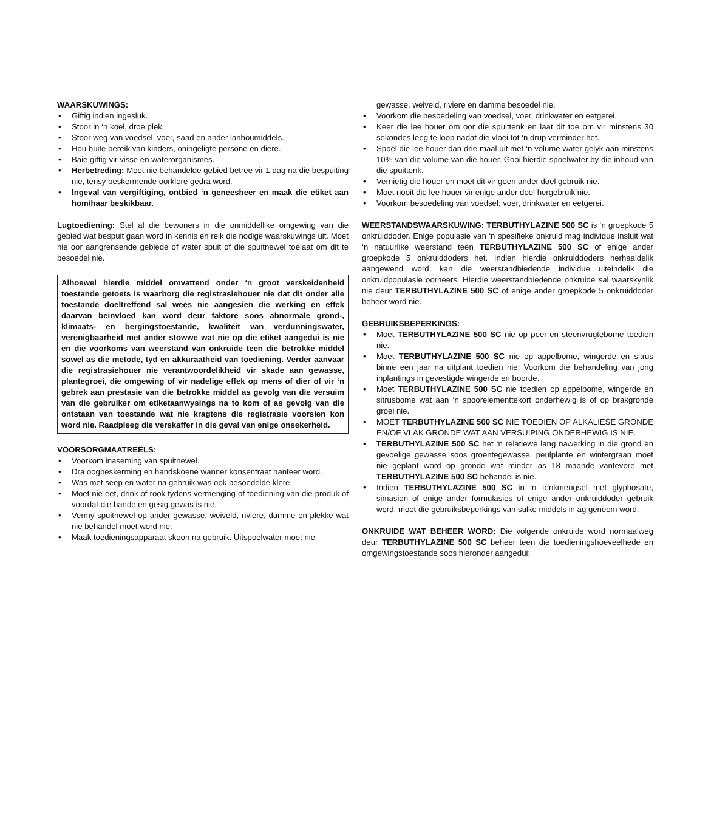WAARSKUWINGS:
• Giftig indien ingesluk.
• Stoor in ‘n koel, droe plek.
• Stoor weg van voedsel, voer, saad en ander lanboumiddels.
• Hou buite bereik van kinders, oningeligte persone en diere.
• Baie giftig vir visse en waterorganismes.
• Herbetreding: Moet nie behandelde gebied betree vir 1 dag na die bespuiting nie, tensy beskermende oorklere gedra word.
• Ingeval van vergiftiging, ontbied ‘n geneesheer en maak die etiket aan hom/haar beskikbaar.
Lugtoediening: Stel al die bewoners in die onmiddellike omgewing van die gebied wat bespuit gaan word in kennis en reik die nodige waarskuwings uit. Moet nie oor aangrensende gebiede of water spuit of die spuitnewel toelaat om dit te besoedel nie.
Alhoewel hierdie middel omvattend onder ‘n groot verskeidenheid toestande getoets is waarborg die registrasiehouer nie dat dit onder alle toestande doeltreffend sal wees nie aangesien die werking en effek daarvan beinvloed kan word deur faktore soos abnormale grond-, klimaats- en bergingstoestande, kwaliteit van verdunningswater, verenigbaarheid met ander stowwe wat nie op die etiket aangedui is nie en die voorkoms van weerstand van onkruide teen die betrokke middel sowel as die metode, tyd en akkuraatheid van toediening. Verder aanvaar die registrasiehouer nie verantwoordelikheid vir skade aan gewasse, plantegroei, die omgewing of vir nadelige effek op mens of dier of vir ‘n gebrek aan prestasie van die betrokke middel as gevolg van die versuim van die gebruiker om etiketaanwysings na to kom of as gevolg van die ontstaan van toestande wat nie kragtens die registrasie voorsien kon word nie. Raadpleeg die verskaffer in die geval van enige onsekerheid.
VOORSORGMAATREËLS:
• Voorkom inaseming van spuitnewel.
• Dra oogbeskerming en handskoene wanner konsentraat hanteer word.
• Was met seep en water na gebruik was ook besoedelde klere.
• Moet nie eet, drink of rook tydens vermenging of toediening van die produk of voordat die hande en gesig gewas is nie.
• Vermy spuitnewel op ander gewasse, weiveld, riviere, damme en plekke wat nie behandel moet word nie.
• Maak toedieningsapparaat skoon na gebruik. Uitspoelwater moet nie
gewasse, weiveld, riviere en damme besoedel nie.
• Voorkom die besoedeling van voedsel, voer, drinkwater en eetgerei.
• Keer die lee houer om oor die spuittenk en laat dit toe om vir minstens 30 sekondes leeg te loop nadat die vloei tot ‘n drup verminder het.
• Spoel die lee houer dan drie maal uit met ‘n volume water gelyk aan minstens 10% van die volume van die houer. Gooi hierdie spoelwater by die inhoud van die spuittenk.
• Vernietig die houer en moet dit vir geen ander doel gebruik nie.
• Moet nooit die lee houer vir enige ander doel hergebruik nie.
• Voorkom besoedeling van voedsel, voer, drinkwater en eetgerei.
WEERSTANDSWAARSKUWING: TERBUTHYLAZINE 500 SC is ‘n groepkode 5 onkruiddoder. Enige populasie van ‘n spesifieke onkruid mag individue insluit wat ‘n natuurlike weerstand teen TERBUTHYLAZINE 500 SC of enige ander groepkode 5 onkruiddoders het. Indien hierdie onkruiddoders herhaaldelik aangewend word, kan die weerstandbiedende individue uiteindelik die onkruidpopulasie oorheers. Hierdie weerstandbiedende onkruide sal waarskynlik nie deur TERBUTHYLAZINE 500 SC of enige ander groepkode 5 onkruiddoder beheer word nie.
GEBRUIKSBEPERKINGS:
• Moet TERBUTHYLAZINE 500 SC nie op peer-en steenvrugtebome toedien nie.
• Moet TERBUTHYLAZINE 500 SC nie op appelbome, wingerde en sitrus binne een jaar na uitplant toedien nie. Voorkom die behandeling van jong inplantings in gevestigde wingerde en boorde.
• Moet TERBUTHYLAZINE 500 SC nie toedien op appelbome, wingerde en sitrusbome wat aan ‘n spoorelementtekort onderhewig is of op brakgronde groei nie.
• MOET TERBUTHYLAZINE 500 SC NIE TOEDIEN OP ALKALIESE GRONDE EN/OF VLAK GRONDE WAT AAN VERSUIPING ONDERHEWIG IS NIE.
• TERBUTHYLAZINE 500 SC het ‘n relatiewe lang nawerking in die grond en gevoelige gewasse soos groentegewasse, peulplante en wintergraan moet nie geplant word op gronde wat minder as 18 maande vantevore met TERBUTHYLAZINE 500 SC behandel is nie.
• Indien TERBUTHYLAZINE 500 SC in ‘n tenkmengsel met glyphosate, simasien of enige ander formulasies of enige ander onkruiddoder gebruik word, moet die gebruiksbeperkings van sulke middels in ag geneem word.
ONKRUIDE WAT BEHEER WORD: Die volgende onkruide word normaalweg deur TERBUTHYLAZINE 500 SC beheer teen die toedieningshoeveelhede en omgewingstoestande soos hieronder aangedui: